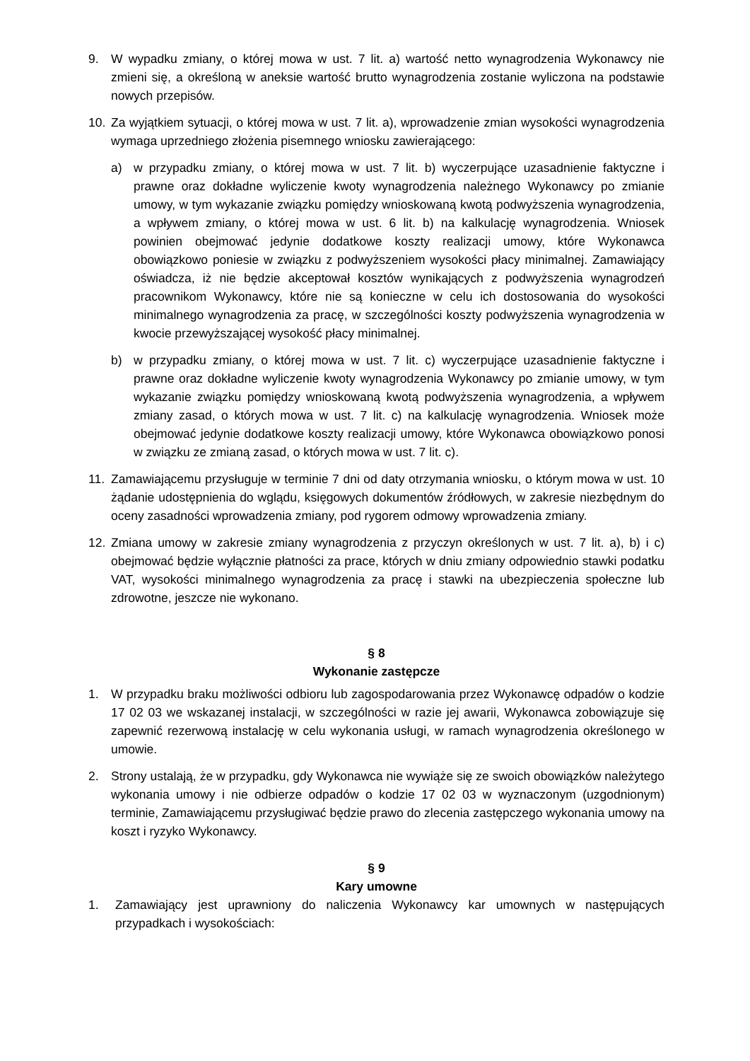9. W wypadku zmiany, o której mowa w ust. 7 lit. a) wartość netto wynagrodzenia Wykonawcy nie zmieni się, a określoną w aneksie wartość brutto wynagrodzenia zostanie wyliczona na podstawie nowych przepisów.
10. Za wyjątkiem sytuacji, o której mowa w ust. 7 lit. a), wprowadzenie zmian wysokości wynagrodzenia wymaga uprzedniego złożenia pisemnego wniosku zawierającego:
a) w przypadku zmiany, o której mowa w ust. 7 lit. b) wyczerpujące uzasadnienie faktyczne i prawne oraz dokładne wyliczenie kwoty wynagrodzenia należnego Wykonawcy po zmianie umowy, w tym wykazanie związku pomiędzy wnioskowaną kwotą podwyższenia wynagrodzenia, a wpływem zmiany, o której mowa w ust. 6 lit. b) na kalkulację wynagrodzenia. Wniosek powinien obejmować jedynie dodatkowe koszty realizacji umowy, które Wykonawca obowiązkowo poniesie w związku z podwyższeniem wysokości płacy minimalnej. Zamawiający oświadcza, iż nie będzie akceptował kosztów wynikających z podwyższenia wynagrodzeń pracownikom Wykonawcy, które nie są konieczne w celu ich dostosowania do wysokości minimalnego wynagrodzenia za pracę, w szczególności koszty podwyższenia wynagrodzenia w kwocie przewyższającej wysokość płacy minimalnej.
b) w przypadku zmiany, o której mowa w ust. 7 lit. c) wyczerpujące uzasadnienie faktyczne i prawne oraz dokładne wyliczenie kwoty wynagrodzenia Wykonawcy po zmianie umowy, w tym wykazanie związku pomiędzy wnioskowaną kwotą podwyższenia wynagrodzenia, a wpływem zmiany zasad, o których mowa w ust. 7 lit. c) na kalkulację wynagrodzenia. Wniosek może obejmować jedynie dodatkowe koszty realizacji umowy, które Wykonawca obowiązkowo ponosi w związku ze zmianą zasad, o których mowa w ust. 7 lit. c).
11. Zamawiającemu przysługuje w terminie 7 dni od daty otrzymania wniosku, o którym mowa w ust. 10 żądanie udostępnienia do wglądu, księgowych dokumentów źródłowych, w zakresie niezbędnym do oceny zasadności wprowadzenia zmiany, pod rygorem odmowy wprowadzenia zmiany.
12. Zmiana umowy w zakresie zmiany wynagrodzenia z przyczyn określonych w ust. 7 lit. a), b) i c) obejmować będzie wyłącznie płatności za prace, których w dniu zmiany odpowiednio stawki podatku VAT, wysokości minimalnego wynagrodzenia za pracę i stawki na ubezpieczenia społeczne lub zdrowotne, jeszcze nie wykonano.
§ 8
Wykonanie zastępcze
1. W przypadku braku możliwości odbioru lub zagospodarowania przez Wykonawcę odpadów o kodzie 17 02 03 we wskazanej instalacji, w szczególności w razie jej awarii, Wykonawca zobowiązuje się zapewnić rezerwową instalację w celu wykonania usługi, w ramach wynagrodzenia określonego w umowie.
2. Strony ustalają, że w przypadku, gdy Wykonawca nie wywiąże się ze swoich obowiązków należytego wykonania umowy i nie odbierze odpadów o kodzie 17 02 03 w wyznaczonym (uzgodnionym) terminie, Zamawiającemu przysługiwać będzie prawo do zlecenia zastępczego wykonania umowy na koszt i ryzyko Wykonawcy.
§ 9
Kary umowne
1. Zamawiający jest uprawniony do naliczenia Wykonawcy kar umownych w następujących przypadkach i wysokościach: